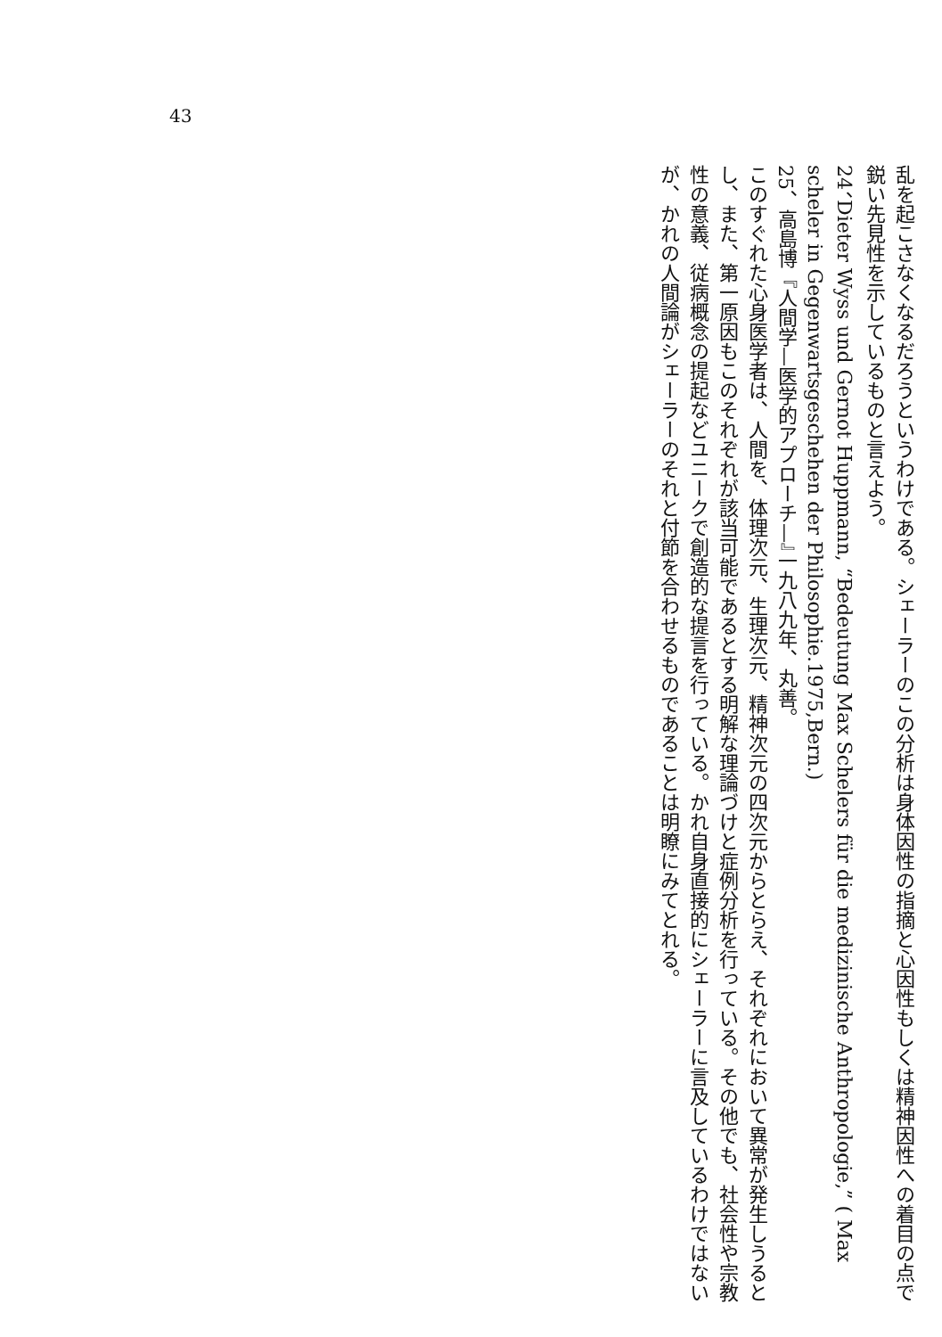43
乱を起こさなくなるだろうというわけである。シェーラーのこの分析は身体因性の指摘と心因性もしくは精神因性への着目の点で鋭い先見性を示しているものと言えよう。
24、Dieter Wyss und Gernot Huppmann, “Bedeutung Max Schelers für die medizinische Anthropologie,” ( Max scheler in Gegenwartsgeschehen der Philosophie.1975,Bern.)
25、高島博『人間学—医学的アプローチ—』一九八九年、丸善。
このすぐれた心身医学者は、人間を、体理次元、生理次元、精神次元の四次元からとらえ、それぞれにおいて異常が発生しうるとし、また、第一原因もこのそれぞれが該当可能であるとする明解な理論づけと症例分析を行っている。その他でも、社会性や宗教性の意義、従病概念の提起などユニークで創造的な提言を行っている。かれ自身直接的にシェーラーに言及しているわけではないが、かれの人間論がシェーラーのそれと付節を合わせるものであることは明瞭にみてとれる。